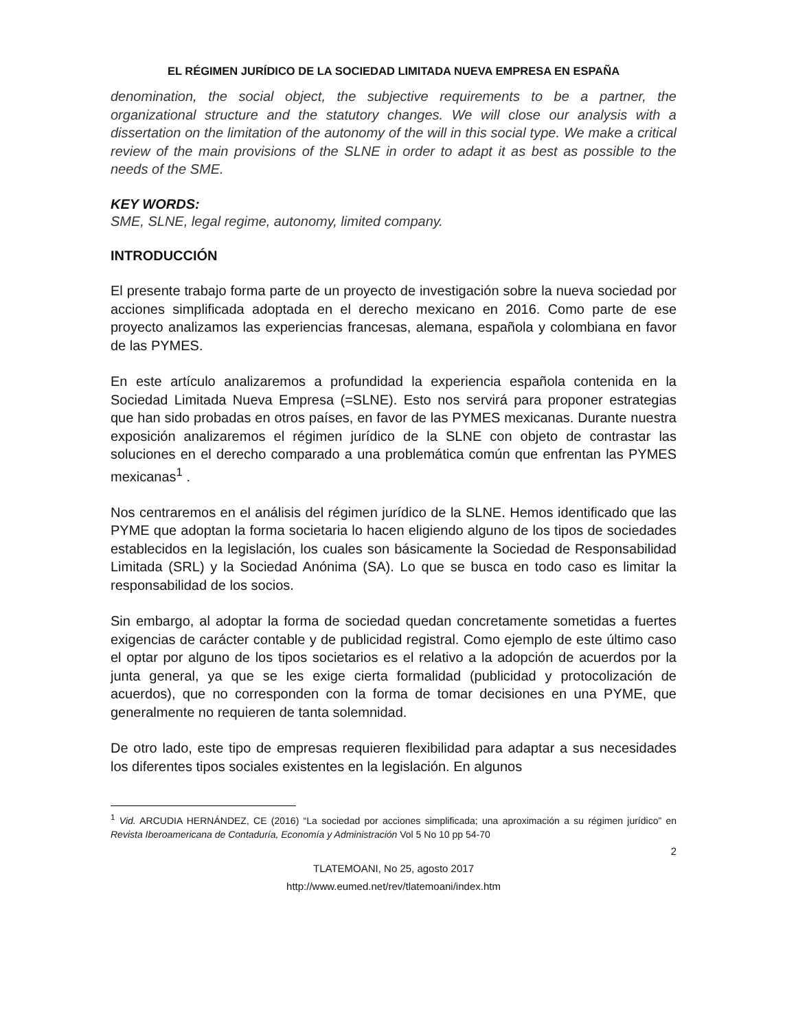EL RÉGIMEN JURÍDICO DE LA SOCIEDAD LIMITADA NUEVA EMPRESA EN ESPAÑA
denomination, the social object, the subjective requirements to be a partner, the organizational structure and the statutory changes. We will close our analysis with a dissertation on the limitation of the autonomy of the will in this social type. We make a critical review of the main provisions of the SLNE in order to adapt it as best as possible to the needs of the SME.
KEY WORDS:
SME, SLNE, legal regime, autonomy, limited company.
INTRODUCCIÓN
El presente trabajo forma parte de un proyecto de investigación sobre la nueva sociedad por acciones simplificada adoptada en el derecho mexicano en 2016. Como parte de ese proyecto analizamos las experiencias francesas, alemana, española y colombiana en favor de las PYMES.
En este artículo analizaremos a profundidad la experiencia española contenida en la Sociedad Limitada Nueva Empresa (=SLNE). Esto nos servirá para proponer estrategias que han sido probadas en otros países, en favor de las PYMES mexicanas. Durante nuestra exposición analizaremos el régimen jurídico de la SLNE con objeto de contrastar las soluciones en el derecho comparado a una problemática común que enfrentan las PYMES mexicanas<sup>1</sup> .
Nos centraremos en el análisis del régimen jurídico de la SLNE. Hemos identificado que las PYME que adoptan la forma societaria lo hacen eligiendo alguno de los tipos de sociedades establecidos en la legislación, los cuales son básicamente la Sociedad de Responsabilidad Limitada (SRL) y la Sociedad Anónima (SA). Lo que se busca en todo caso es limitar la responsabilidad de los socios.
Sin embargo, al adoptar la forma de sociedad quedan concretamente sometidas a fuertes exigencias de carácter contable y de publicidad registral. Como ejemplo de este último caso el optar por alguno de los tipos societarios es el relativo a la adopción de acuerdos por la junta general, ya que se les exige cierta formalidad (publicidad y protocolización de acuerdos), que no corresponden con la forma de tomar decisiones en una PYME, que generalmente no requieren de tanta solemnidad.
De otro lado, este tipo de empresas requieren flexibilidad para adaptar a sus necesidades los diferentes tipos sociales existentes en la legislación. En algunos
<sup>1</sup> Vid. ARCUDIA HERNÁNDEZ, CE (2016) “La sociedad por acciones simplificada; una aproximación a su régimen jurídico” en Revista Iberoamericana de Contaduría, Economía y Administración Vol 5 No 10 pp 54-70
2
TLATEMOANI, No 25, agosto 2017
http://www.eumed.net/rev/tlatemoani/index.htm